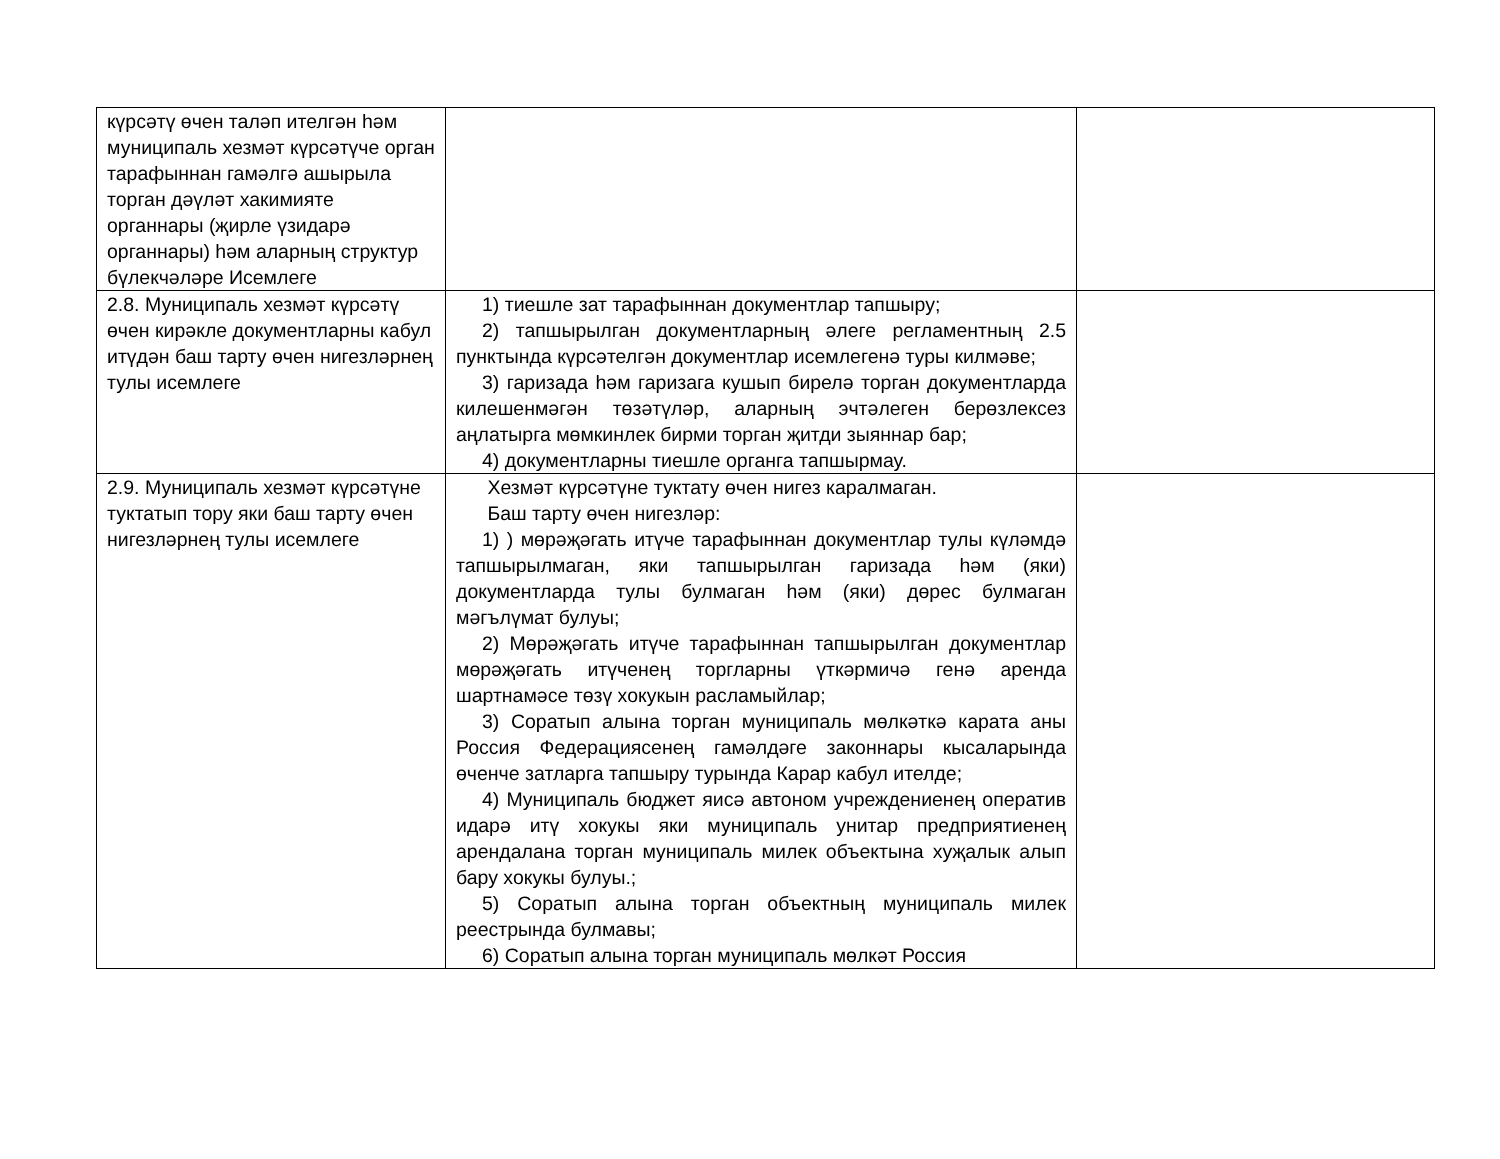| күрсәтү өчен таләп ителгән һәм муниципаль хезмәт күрсәтүче орган тарафыннан гамәлгә ашырыла торган дәүләт хакимияте органнары (җирле үзидарә органнары) һәм аларның структур бүлекчәләре Исемлеге | | |
| 2.8. Муниципаль хезмәт күрсәтү өчен кирәкле документларны кабул итүдән баш тарту өчен нигезләрнең тулы исемлеге | 1) тиешле зат тарафыннан документлар тапшыру; 2) тапшырылган документларның әлеге регламентның 2.5 пунктында күрсәтелгән документлар исемлегенә туры килмәве; 3) гаризада һәм гаризага кушып бирелә торган документларда килешенмәгән төзәтүләр, аларның эчтәлеген берөзлексез аңлатырга мөмкинлек бирми торган җитди зыяннар бар; 4) документларны тиешле органга тапшырмау. | |
| 2.9. Муниципаль хезмәт күрсәтүне туктатып тору яки баш тарту өчен нигезләрнең тулы исемлеге | Хезмәт күрсәтүне туктату өчен нигез каралмаган. Баш тарту өчен нигезләр: 1) ) мөрәҗәгать итүче тарафыннан документлар тулы күләмдә тапшырылмаган, яки тапшырылган гаризада һәм (яки) документларда тулы булмаган һәм (яки) дөрес булмаган мәгълүмат булуы; 2) Мөрәҗәгать итүче тарафыннан тапшырылган документлар мөрәҗәгать итүченең торгларны үткәрмичә генә аренда шартнамәсе төзү хокукын расламыйлар; 3) Соратып алына торган муниципаль мөлкәткә карата аны Россия Федерациясенең гамәлдәге законнары кысаларында өченче затларга тапшыру турында Карар кабул ителде; 4) Муниципаль бюджет яисә автоном учреждениенең оператив идарә итү хокукы яки муниципаль унитар предприятиенең арендалана торган муниципаль милек объектына хуҗалык алып бару хокукы булуы.; 5) Соратып алына торган объектның муниципаль милек реестрында булмавы; 6) Соратып алына торган муниципаль мөлкәт Россия | |